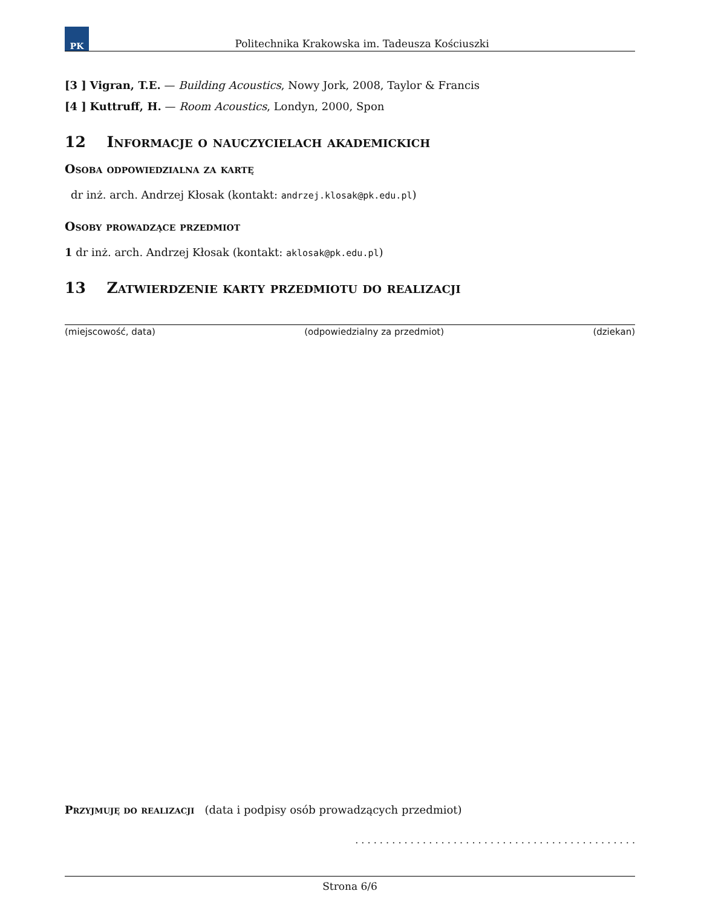PK
Politechnika Krakowska im. Tadeusza Kościuszki
[3 ] Vigran, T.E. — Building Acoustics, Nowy Jork, 2008, Taylor & Francis
[4 ] Kuttruff, H. — Room Acoustics, Londyn, 2000, Spon
12 Informacje o nauczycielach akademickich
Osoba odpowiedzialna za kartę
dr inż. arch. Andrzej Kłosak (kontakt: andrzej.klosak@pk.edu.pl)
Osoby prowadzące przedmiot
1 dr inż. arch. Andrzej Kłosak (kontakt: aklosak@pk.edu.pl)
13 Zatwierdzenie karty przedmiotu do realizacji
(miejscowość, data) (odpowiedzialny za przedmiot) (dziekan)
Przyjmuję do realizacji (data i podpisy osób prowadzących przedmiot)
. . . . . . . . . . . . . . . . . . . . . . . . . . . . . . . . . . . . . . . . . . . . . .
Strona 6/6